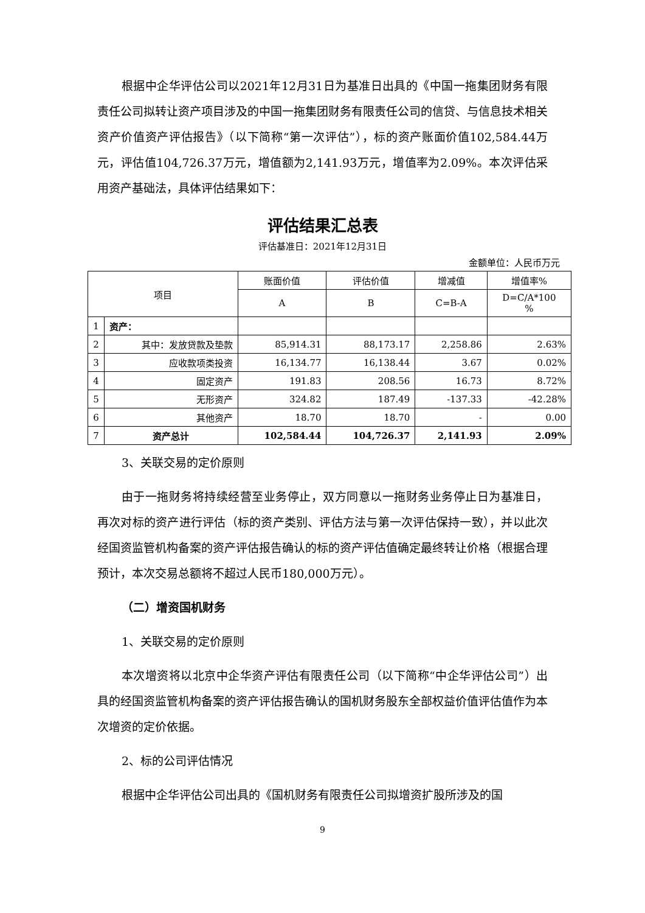根据中企华评估公司以2021年12月31日为基准日出具的《中国一拖集团财务有限责任公司拟转让资产项目涉及的中国一拖集团财务有限责任公司的信贷、与信息技术相关资产价值资产评估报告》（以下简称“第一次评估”），标的资产账面价值102,584.44万元，评估值104,726.37万元，增值额为2,141.93万元，增值率为2.09%。本次评估采用资产基础法，具体评估结果如下：
评估结果汇总表
评估基准日：2021年12月31日
金额单位：人民币万元
| 项目 | | 账面价值 | 评估价值 | 增减值 | 增值率% |
| --- | --- | --- | --- | --- | --- |
| | | A | B | C=B-A | D=C/A*100 % |
| 1 | 资产： | | | | |
| 2 | 其中：发放贷款及垫款 | 85,914.31 | 88,173.17 | 2,258.86 | 2.63% |
| 3 | 应收款项类投资 | 16,134.77 | 16,138.44 | 3.67 | 0.02% |
| 4 | 固定资产 | 191.83 | 208.56 | 16.73 | 8.72% |
| 5 | 无形资产 | 324.82 | 187.49 | -137.33 | -42.28% |
| 6 | 其他资产 | 18.70 | 18.70 | - | 0.00 |
| 7 | 资产总计 | 102,584.44 | 104,726.37 | 2,141.93 | 2.09% |
3、关联交易的定价原则
由于一拖财务将持续经营至业务停止，双方同意以一拖财务业务停止日为基准日，再次对标的资产进行评估（标的资产类别、评估方法与第一次评估保持一致），并以此次经国资监管机构备案的资产评估报告确认的标的资产评估值确定最终转让价格（根据合理预计，本次交易总额将不超过人民币180,000万元）。
（二）增资国机财务
1、关联交易的定价原则
本次增资将以北京中企华资产评估有限责任公司（以下简称“中企华评估公司”）出具的经国资监管机构备案的资产评估报告确认的国机财务股东全部权益价值评估值作为本次增资的定价依据。
2、标的公司评估情况
根据中企华评估公司出具的《国机财务有限责任公司拟增资扩股所涉及的国
9